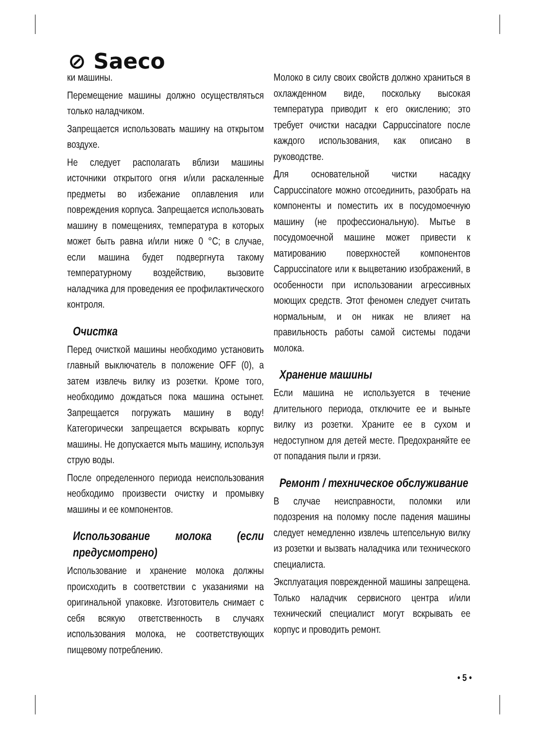⊘ Saeco
ки машины.
Перемещение машины должно осуществляться только наладчиком.
Запрещается использовать машину на открытом воздухе.
Не следует располагать вблизи машины источники открытого огня и/или раскаленные предметы во избежание оплавления или повреждения корпуса. Запрещается использовать машину в помещениях, температура в которых может быть равна и/или ниже 0 °C; в случае, если машина будет подвергнута такому температурному воздействию, вызовите наладчика для проведения ее профилактического контроля.
Очистка
Перед очисткой машины необходимо установить главный выключатель в положение OFF (0), а затем извлечь вилку из розетки. Кроме того, необходимо дождаться пока машина остынет. Запрещается погружать машину в воду! Категорически запрещается вскрывать корпус машины. Не допускается мыть машину, используя струю воды.
После определенного периода неиспользования необходимо произвести очистку и промывку машины и ее компонентов.
Использование молока (если предусмотрено)
Использование и хранение молока должны происходить в соответствии с указаниями на оригинальной упаковке. Изготовитель снимает с себя всякую ответственность в случаях использования молока, не соответствующих пищевому потреблению.
Молоко в силу своих свойств должно храниться в охлажденном виде, поскольку высокая температура приводит к его окислению; это требует очистки насадки Cappuccinatore после каждого использования, как описано в руководстве.
Для основательной чистки насадку Cappuccinatore можно отсоединить, разобрать на компоненты и поместить их в посудомоечную машину (не профессиональную). Мытье в посудомоечной машине может привести к матированию поверхностей компонентов Cappuccinatore или к выцветанию изображений, в особенности при использовании агрессивных моющих средств. Этот феномен следует считать нормальным, и он никак не влияет на правильность работы самой системы подачи молока.
Хранение машины
Если машина не используется в течение длительного периода, отключите ее и выньте вилку из розетки. Храните ее в сухом и недоступном для детей месте. Предохраняйте ее от попадания пыли и грязи.
Ремонт / техническое обслуживание
В случае неисправности, поломки или подозрения на поломку после падения машины следует немедленно извлечь штепсельную вилку из розетки и вызвать наладчика или технического специалиста.
Эксплуатация поврежденной машины запрещена. Только наладчик сервисного центра и/или технический специалист могут вскрывать ее корпус и проводить ремонт.
• 5 •